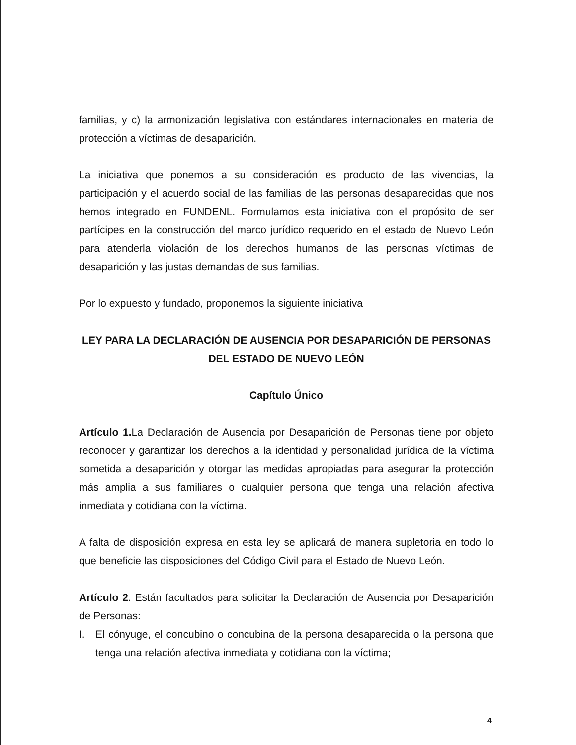familias, y c) la armonización legislativa con estándares internacionales en materia de protección a víctimas de desaparición.
La iniciativa que ponemos a su consideración es producto de las vivencias, la participación y el acuerdo social de las familias de las personas desaparecidas que nos hemos integrado en FUNDENL. Formulamos esta iniciativa con el propósito de ser partícipes en la construcción del marco jurídico requerido en el estado de Nuevo León para atenderla violación de los derechos humanos de las personas víctimas de desaparición y las justas demandas de sus familias.
Por lo expuesto y fundado, proponemos la siguiente iniciativa
LEY PARA LA DECLARACIÓN DE AUSENCIA POR DESAPARICIÓN DE PERSONAS DEL ESTADO DE NUEVO LEÓN
Capítulo Único
Artículo 1. La Declaración de Ausencia por Desaparición de Personas tiene por objeto reconocer y garantizar los derechos a la identidad y personalidad jurídica de la víctima sometida a desaparición y otorgar las medidas apropiadas para asegurar la protección más amplia a sus familiares o cualquier persona que tenga una relación afectiva inmediata y cotidiana con la víctima.
A falta de disposición expresa en esta ley se aplicará de manera supletoria en todo lo que beneficie las disposiciones del Código Civil para el Estado de Nuevo León.
Artículo 2. Están facultados para solicitar la Declaración de Ausencia por Desaparición de Personas:
I. El cónyuge, el concubino o concubina de la persona desaparecida o la persona que tenga una relación afectiva inmediata y cotidiana con la víctima;
4